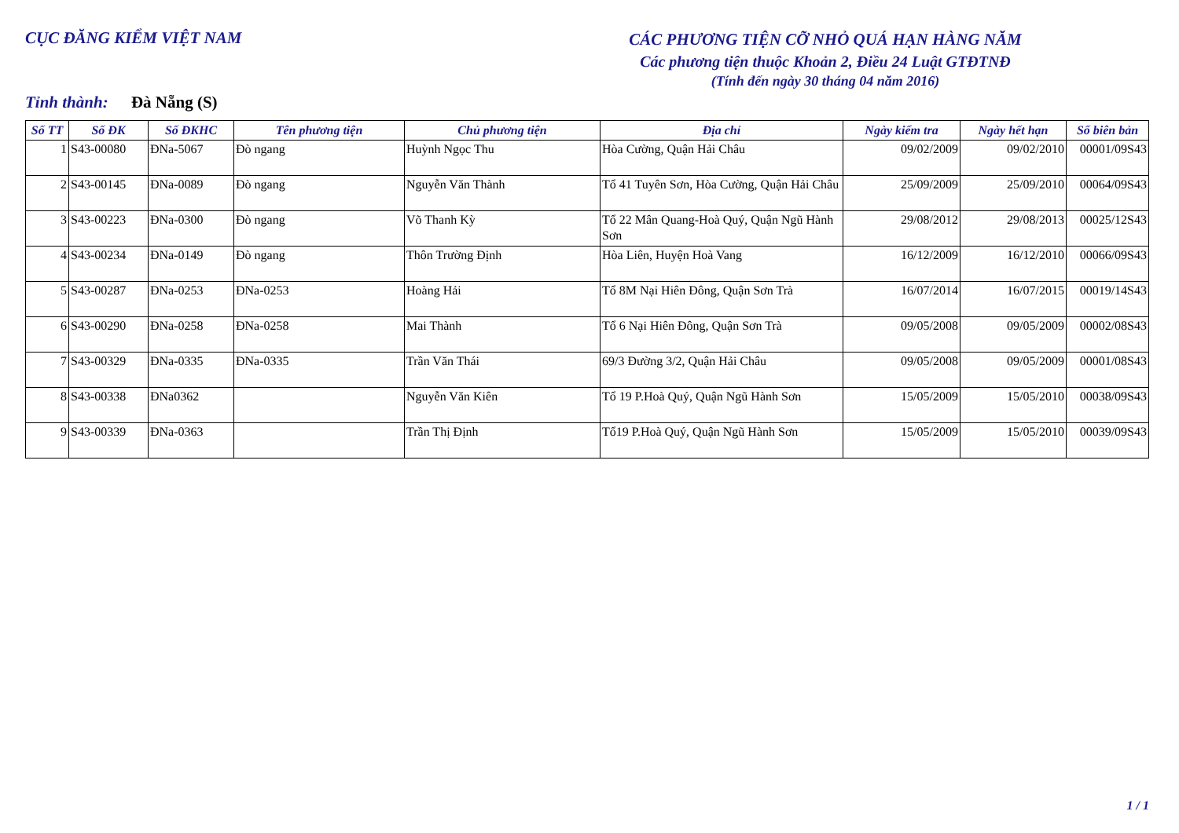CỤC ĐĂNG KIỂM VIỆT NAM
CÁC PHƯƠNG TIỆN CỠ NHỎ QUÁ HẠN HÀNG NĂM
Các phương tiện thuộc Khoản 2, Điều 24 Luật GTĐTNĐ
(Tính đến ngày 30 tháng 04 năm 2016)
Tỉnh thành: Đà Nẵng (S)
| Số TT | Số ĐK | Số ĐKHC | Tên phương tiện | Chủ phương tiện | Địa chỉ | Ngày kiểm tra | Ngày hết hạn | Số biên bản |
| --- | --- | --- | --- | --- | --- | --- | --- | --- |
| 1 | S43-00080 | ĐNa-5067 | Đò ngang | Huỳnh Ngọc Thu | Hòa Cường, Quận Hải Châu | 09/02/2009 | 09/02/2010 | 00001/09S43 |
| 2 | S43-00145 | ĐNa-0089 | Đò ngang | Nguyễn Văn Thành | Tổ 41 Tuyên Sơn, Hòa Cường, Quận Hải Châu | 25/09/2009 | 25/09/2010 | 00064/09S43 |
| 3 | S43-00223 | ĐNa-0300 | Đò ngang | Võ Thanh Kỳ | Tổ 22 Mân Quang-Hoà Quý, Quận Ngũ Hành Sơn | 29/08/2012 | 29/08/2013 | 00025/12S43 |
| 4 | S43-00234 | ĐNa-0149 | Đò ngang | Thôn Trường Định | Hòa Liên, Huyện Hoà Vang | 16/12/2009 | 16/12/2010 | 00066/09S43 |
| 5 | S43-00287 | ĐNa-0253 | ĐNa-0253 | Hoàng Hải | Tổ 8M Nại Hiên Đông, Quận Sơn Trà | 16/07/2014 | 16/07/2015 | 00019/14S43 |
| 6 | S43-00290 | ĐNa-0258 | ĐNa-0258 | Mai Thành | Tổ 6 Nại Hiên Đông, Quận Sơn Trà | 09/05/2008 | 09/05/2009 | 00002/08S43 |
| 7 | S43-00329 | ĐNa-0335 | ĐNa-0335 | Trần Văn Thái | 69/3 Đường 3/2, Quận Hải Châu | 09/05/2008 | 09/05/2009 | 00001/08S43 |
| 8 | S43-00338 | ĐNa0362 | | Nguyễn Văn Kiên | Tổ 19 P.Hoà Quý, Quận Ngũ Hành Sơn | 15/05/2009 | 15/05/2010 | 00038/09S43 |
| 9 | S43-00339 | ĐNa-0363 | | Trần Thị Định | Tổ19 P.Hoà Quý, Quận Ngũ Hành Sơn | 15/05/2009 | 15/05/2010 | 00039/09S43 |
1 / 1